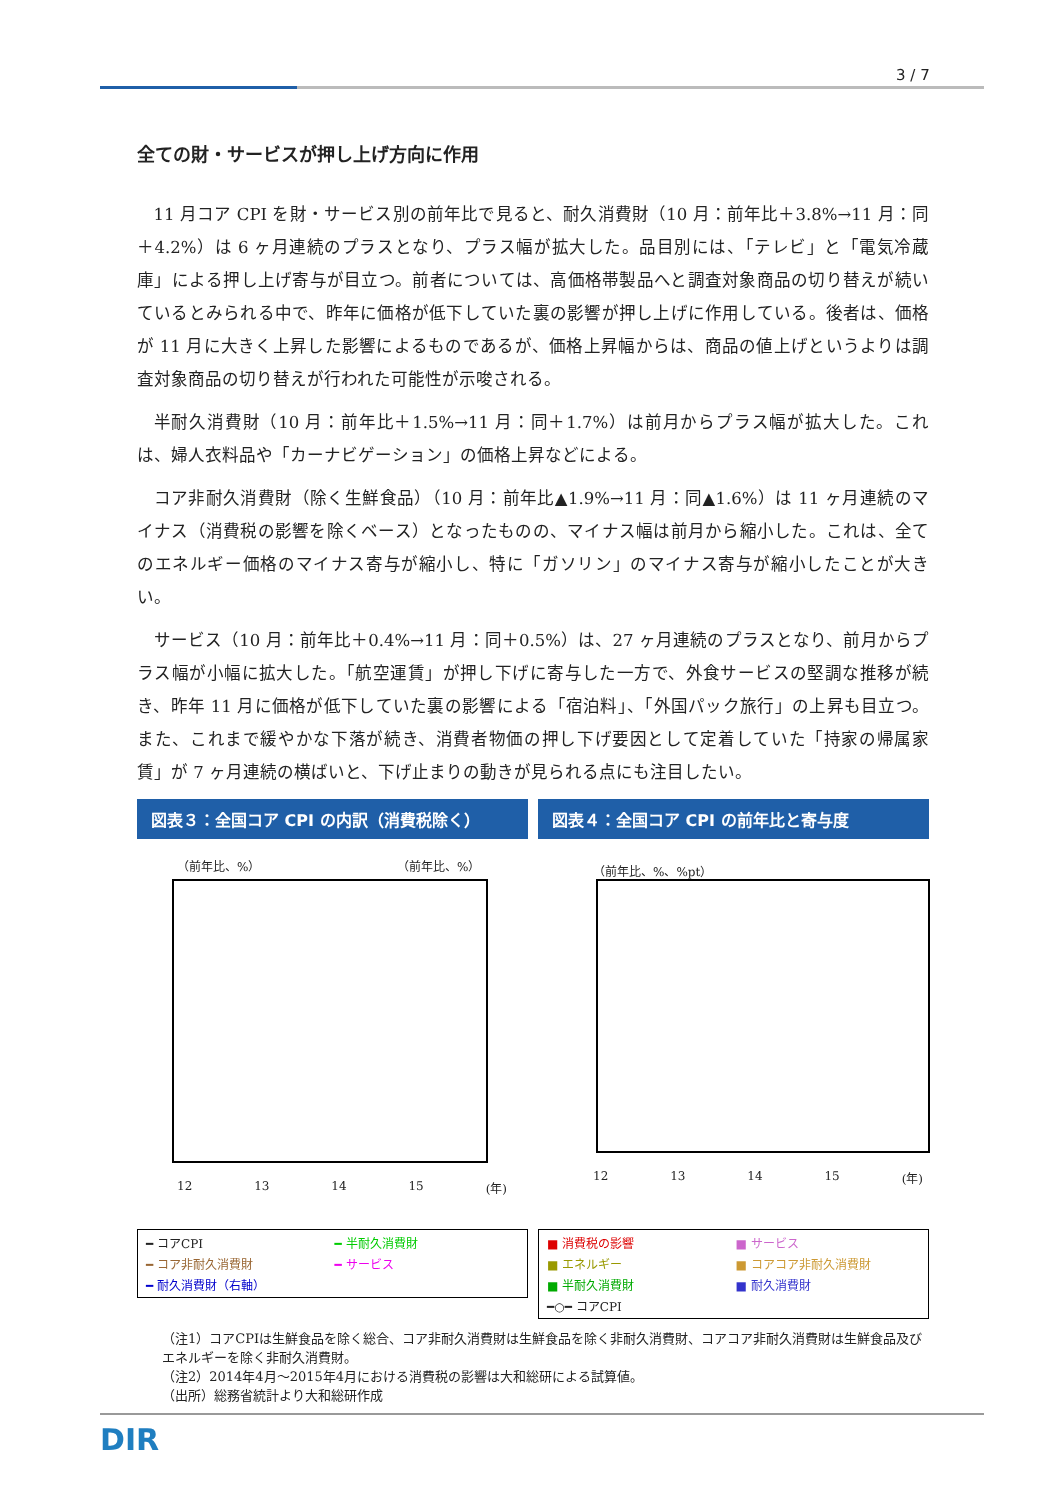3 / 7
全ての財・サービスが押し上げ方向に作用
11 月コア CPI を財・サービス別の前年比で見ると、耐久消費財（10 月：前年比＋3.8%→11 月：同＋4.2%）は 6 ヶ月連続のプラスとなり、プラス幅が拡大した。品目別には、「テレビ」と「電気冷蔵庫」による押し上げ寄与が目立つ。前者については、高価格帯製品へと調査対象商品の切り替えが続いているとみられる中で、昨年に価格が低下していた裏の影響が押し上げに作用している。後者は、価格が 11 月に大きく上昇した影響によるものであるが、価格上昇幅からは、商品の値上げというよりは調査対象商品の切り替えが行われた可能性が示唆される。
半耐久消費財（10 月：前年比＋1.5%→11 月：同＋1.7%）は前月からプラス幅が拡大した。これは、婦人衣料品や「カーナビゲーション」の価格上昇などによる。
コア非耐久消費財（除く生鮮食品）（10 月：前年比▲1.9%→11 月：同▲1.6%）は 11 ヶ月連続のマイナス（消費税の影響を除くベース）となったものの、マイナス幅は前月から縮小した。これは、全てのエネルギー価格のマイナス寄与が縮小し、特に「ガソリン」のマイナス寄与が縮小したことが大きい。
サービス（10 月：前年比＋0.4%→11 月：同＋0.5%）は、27 ヶ月連続のプラスとなり、前月からプラス幅が小幅に拡大した。「航空運賃」が押し下げに寄与した一方で、外食サービスの堅調な推移が続き、昨年 11 月に価格が低下していた裏の影響による「宿泊料」、「外国パック旅行」の上昇も目立つ。また、これまで緩やかな下落が続き、消費者物価の押し下げ要因として定着していた「持家の帰属家賃」が 7 ヶ月連続の横ばいと、下げ止まりの動きが見られる点にも注目したい。
図表３：全国コア CPI の内訳（消費税除く）
（前年比、%） （前年比、%）
12 13 14 15 (年)
━ コアCPI ━ 半耐久消費財 ━ コア非耐久消費財 ━ サービス ━ 耐久消費財（右軸）
図表４：全国コア CPI の前年比と寄与度
（前年比、%、%pt）
12 13 14 15 (年)
■ 消費税の影響 ■ サービス ■ エネルギー ■ コアコア非耐久消費財 ■ 半耐久消費財 ■ 耐久消費財 ━○━ コアCPI
（注1）コアCPIは生鮮食品を除く総合、コア非耐久消費財は生鮮食品を除く非耐久消費財、コアコア非耐久消費財は生鮮食品及びエネルギーを除く非耐久消費財。
（注2）2014年4月～2015年4月における消費税の影響は大和総研による試算値。
（出所）総務省統計より大和総研作成
DIR